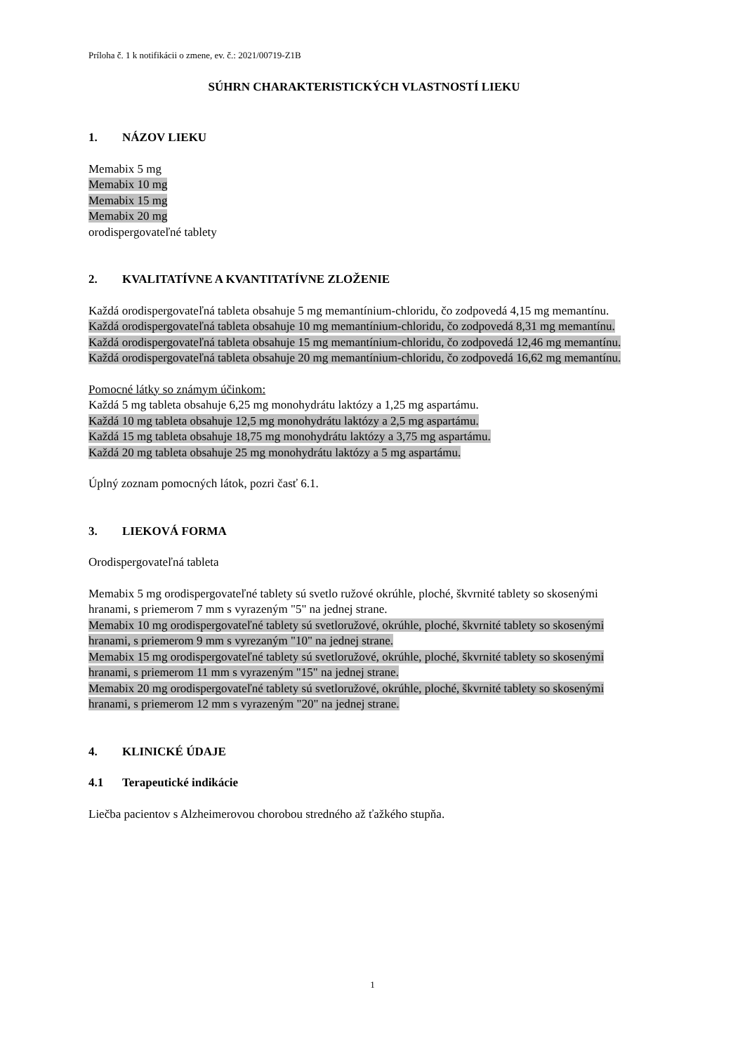Príloha č. 1 k notifikácii o zmene, ev. č.: 2021/00719-Z1B
SÚHRN CHARAKTERISTICKÝCH VLASTNOSTÍ LIEKU
1. NÁZOV LIEKU
Memabix 5 mg
Memabix 10 mg
Memabix 15 mg
Memabix 20 mg
orodispergovateľné tablety
2. KVALITATÍVNE A KVANTITATÍVNE ZLOŽENIE
Každá orodispergovateľná tableta obsahuje 5 mg memantínium-chloridu, čo zodpovedá 4,15 mg memantínu.
Každá orodispergovateľná tableta obsahuje 10 mg memantínium-chloridu, čo zodpovedá 8,31 mg memantínu.
Každá orodispergovateľná tableta obsahuje 15 mg memantínium-chloridu, čo zodpovedá 12,46 mg memantínu.
Každá orodispergovateľná tableta obsahuje 20 mg memantínium-chloridu, čo zodpovedá 16,62 mg memantínu.
Pomocné látky so známym účinkom:
Každá 5 mg tableta obsahuje 6,25 mg monohydrátu laktózy a 1,25 mg aspartámu.
Každá 10 mg tableta obsahuje 12,5 mg monohydrátu laktózy a 2,5 mg aspartámu.
Každá 15 mg tableta obsahuje 18,75 mg monohydrátu laktózy a 3,75 mg aspartámu.
Každá 20 mg tableta obsahuje 25 mg monohydrátu laktózy a 5 mg aspartámu.
Úplný zoznam pomocných látok, pozri časť 6.1.
3. LIEKOVÁ FORMA
Orodispergovateľná tableta
Memabix 5 mg orodispergovateľné tablety sú svetlo ružové okrúhle, ploché, škvrnité tablety so skosenými hranami, s priemerom 7 mm s vyrazeným "5" na jednej strane.
Memabix 10 mg orodispergovateľné tablety sú svetloružové, okrúhle, ploché, škvrnité tablety so skosenými hranami, s priemerom 9 mm s vyrezaným "10" na jednej strane.
Memabix 15 mg orodispergovateľné tablety sú svetloružové, okrúhle, ploché, škvrnité tablety so skosenými hranami, s priemerom 11 mm s vyrazeným "15" na jednej strane.
Memabix 20 mg orodispergovateľné tablety sú svetloružové, okrúhle, ploché, škvrnité tablety so skosenými hranami, s priemerom 12 mm s vyrazeným "20" na jednej strane.
4. KLINICKÉ ÚDAJE
4.1 Terapeutické indikácie
Liečba pacientov s Alzheimerovou chorobou stredného až ťažkého stupňa.
1